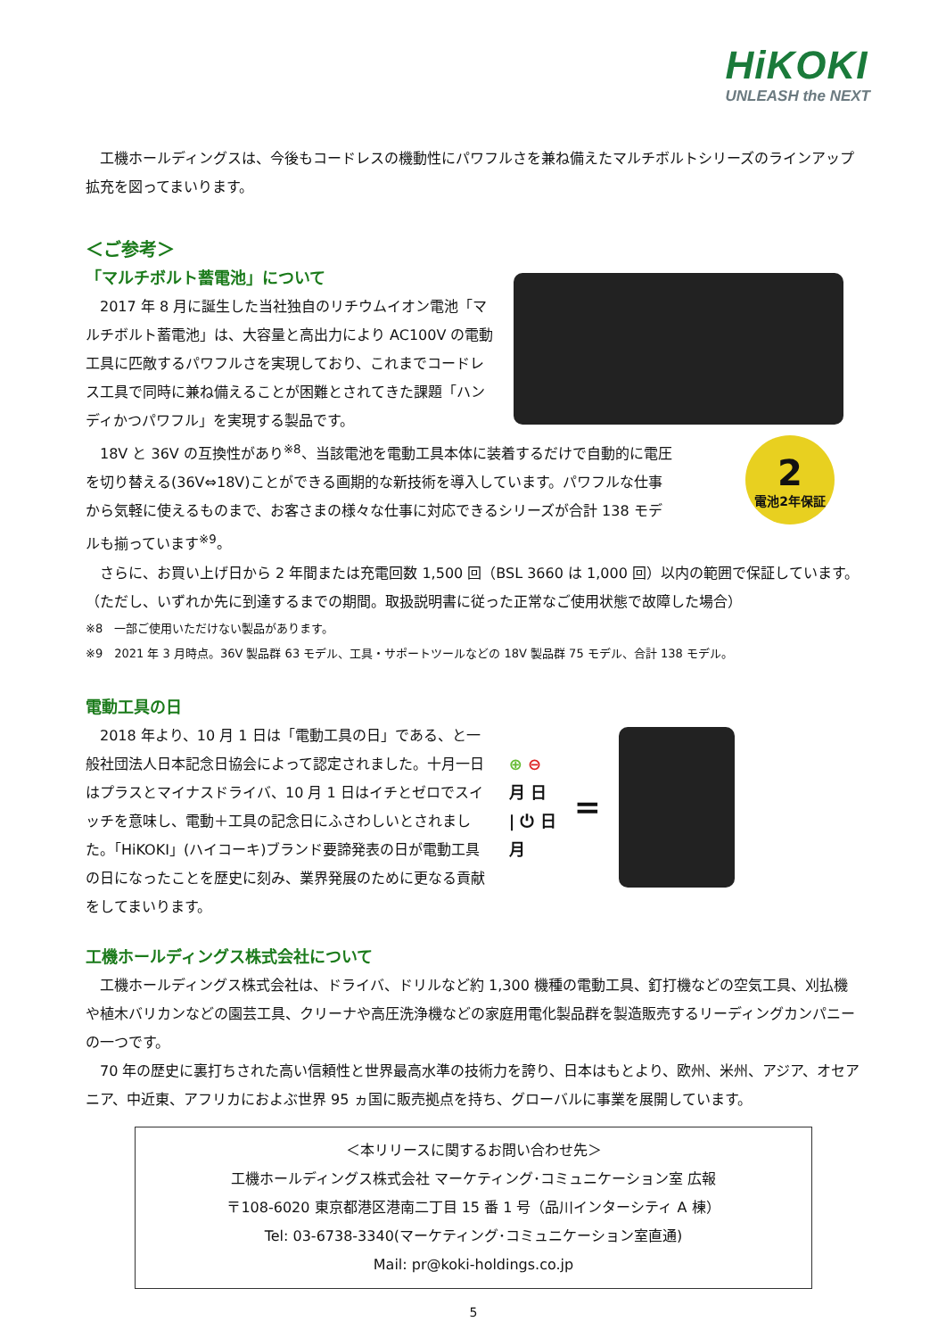HiKOKI
UNLEASH the NEXT
工機ホールディングスは、今後もコードレスの機動性にパワフルさを兼ね備えたマルチボルトシリーズのラインアップ拡充を図ってまいります。
＜ご参考＞
「マルチボルト蓄電池」について
2017 年 8 月に誕生した当社独自のリチウムイオン電池「マルチボルト蓄電池」は、大容量と高出力により AC100V の電動工具に匹敵するパワフルさを実現しており、これまでコードレス工具で同時に兼ね備えることが困難とされてきた課題「ハンディかつパワフル」を実現する製品です。
18V と 36V の互換性があり<sup>※8</sup>、当該電池を電動工具本体に装着するだけで自動的に電圧を切り替える(36V⇔18V)ことができる画期的な新技術を導入しています。パワフルな仕事から気軽に使えるものまで、お客さまの様々な仕事に対応できるシリーズが合計 138 モデルも揃っています<sup>※9</sup>。
2
電池2年保証
さらに、お買い上げ日から 2 年間または充電回数 1,500 回（BSL 3660 は 1,000 回）以内の範囲で保証しています。（ただし、いずれか先に到達するまでの期間。取扱説明書に従った正常なご使用状態で故障した場合）
※8　一部ご使用いただけない製品があります。
※9　2021 年 3 月時点。36V 製品群 63 モデル、工具・サポートツールなどの 18V 製品群 75 モデル、合計 138 モデル。
電動工具の日
2018 年より、10 月 1 日は「電動工具の日」である、と一般社団法人日本記念日協会によって認定されました。十月一日はプラスとマイナスドライバ、10 月 1 日はイチとゼロでスイッチを意味し、電動＋工具の記念日にふさわしいとされました。「HiKOKI」(ハイコーキ)ブランド要諦発表の日が電動工具の日になったことを歴史に刻み、業界発展のために更なる貢献をしてまいります。
⊕ ⊖
月 日
| ⏻ 日
月
=
工機ホールディングス株式会社について
工機ホールディングス株式会社は、ドライバ、ドリルなど約 1,300 機種の電動工具、釘打機などの空気工具、刈払機や植木バリカンなどの園芸工具、クリーナや高圧洗浄機などの家庭用電化製品群を製造販売するリーディングカンパニーの一つです。
70 年の歴史に裏打ちされた高い信頼性と世界最高水準の技術力を誇り、日本はもとより、欧州、米州、アジア、オセアニア、中近東、アフリカにおよぶ世界 95 ヵ国に販売拠点を持ち、グローバルに事業を展開しています。
＜本リリースに関するお問い合わせ先＞
工機ホールディングス株式会社 マーケティング･コミュニケーション室 広報
〒108-6020 東京都港区港南二丁目 15 番 1 号（品川インターシティ A 棟）
Tel: 03-6738-3340(マーケティング･コミュニケーション室直通)
Mail: pr@koki-holdings.co.jp
5